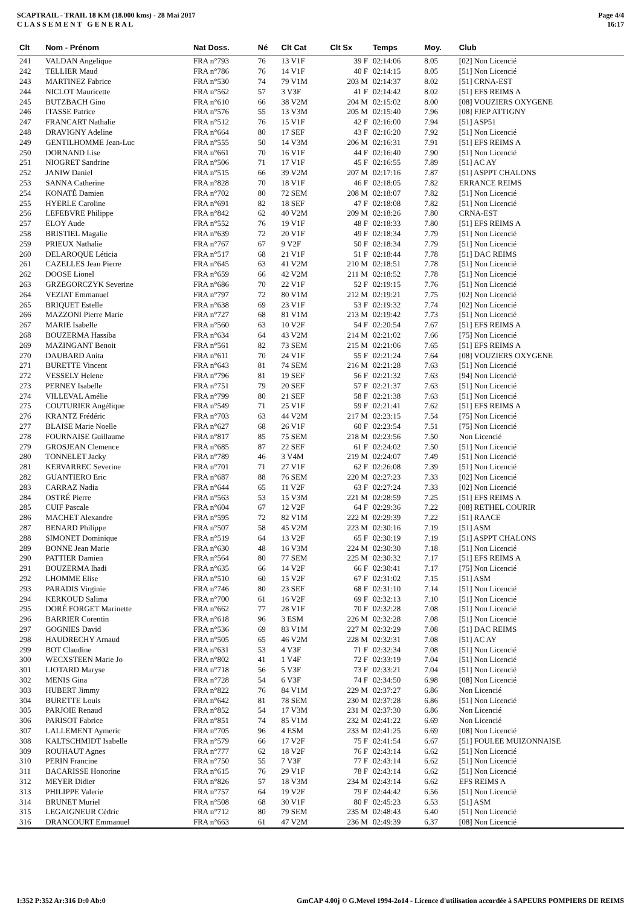SCAPTRAIL - TRAIL 18 KM (18.000 kms) - 28 Mai 2017
C L A S S E M E N T G E N E R A L
Page 4/4
16:17
| Clt | Nom - Prénom | Nat Doss. | Né | Clt Cat | Clt Sx | Temps | Moy. | Club |
| --- | --- | --- | --- | --- | --- | --- | --- | --- |
| 241 | VALDAN Angelique | FRA n°793 | 76 | 13 V1F | 39 F | 02:14:06 | 8.05 | [02] Non Licencié |
| 242 | TELLIER Maud | FRA n°786 | 76 | 14 V1F | 40 F | 02:14:15 | 8.05 | [51] Non Licencié |
| 243 | MARTINEZ Fabrice | FRA n°530 | 74 | 79 V1M | 203 M | 02:14:37 | 8.02 | [51] CRNA-EST |
| 244 | NICLOT Mauricette | FRA n°562 | 57 | 3 V3F | 41 F | 02:14:42 | 8.02 | [51] EFS REIMS A |
| 245 | BUTZBACH Gino | FRA n°610 | 66 | 38 V2M | 204 M | 02:15:02 | 8.00 | [08] VOUZIERS OXYGENE |
| 246 | ITASSE Patrice | FRA n°576 | 55 | 13 V3M | 205 M | 02:15:40 | 7.96 | [08] FJEP ATTIGNY |
| 247 | FRANCART Nathalie | FRA n°512 | 76 | 15 V1F | 42 F | 02:16:00 | 7.94 | [51] ASP51 |
| 248 | DRAVIGNY Adeline | FRA n°664 | 80 | 17 SEF | 43 F | 02:16:20 | 7.92 | [51] Non Licencié |
| 249 | GENTILHOMME Jean-Luc | FRA n°555 | 50 | 14 V3M | 206 M | 02:16:31 | 7.91 | [51] EFS REIMS A |
| 250 | DORNAND Lise | FRA n°661 | 70 | 16 V1F | 44 F | 02:16:40 | 7.90 | [51] Non Licencié |
| 251 | NIOGRET Sandrine | FRA n°506 | 71 | 17 V1F | 45 F | 02:16:55 | 7.89 | [51] AC AY |
| 252 | JANIW Daniel | FRA n°515 | 66 | 39 V2M | 207 M | 02:17:16 | 7.87 | [51] ASPPT CHALONS |
| 253 | SANNA Catherine | FRA n°828 | 70 | 18 V1F | 46 F | 02:18:05 | 7.82 | ERRANCE REIMS |
| 254 | KONATÉ Damien | FRA n°702 | 80 | 72 SEM | 208 M | 02:18:07 | 7.82 | [51] Non Licencié |
| 255 | HYERLE Caroline | FRA n°691 | 82 | 18 SEF | 47 F | 02:18:08 | 7.82 | [51] Non Licencié |
| 256 | LEFEBVRE Philippe | FRA n°842 | 62 | 40 V2M | 209 M | 02:18:26 | 7.80 | CRNA-EST |
| 257 | ELOY Aude | FRA n°552 | 76 | 19 V1F | 48 F | 02:18:33 | 7.80 | [51] EFS REIMS A |
| 258 | BRISTIEL Magalie | FRA n°639 | 72 | 20 V1F | 49 F | 02:18:34 | 7.79 | [51] Non Licencié |
| 259 | PRIEUX Nathalie | FRA n°767 | 67 | 9 V2F | 50 F | 02:18:34 | 7.79 | [51] Non Licencié |
| 260 | DELAROQUE Léticia | FRA n°517 | 68 | 21 V1F | 51 F | 02:18:44 | 7.78 | [51] DAC REIMS |
| 261 | CAZELLES Jean Pierre | FRA n°645 | 63 | 41 V2M | 210 M | 02:18:51 | 7.78 | [51] Non Licencié |
| 262 | DOOSE Lionel | FRA n°659 | 66 | 42 V2M | 211 M | 02:18:52 | 7.78 | [51] Non Licencié |
| 263 | GRZEGORCZYK Severine | FRA n°686 | 70 | 22 V1F | 52 F | 02:19:15 | 7.76 | [51] Non Licencié |
| 264 | VEZIAT Emmanuel | FRA n°797 | 72 | 80 V1M | 212 M | 02:19:21 | 7.75 | [02] Non Licencié |
| 265 | BRIQUET Estelle | FRA n°638 | 69 | 23 V1F | 53 F | 02:19:32 | 7.74 | [02] Non Licencié |
| 266 | MAZZONI Pierre Marie | FRA n°727 | 68 | 81 V1M | 213 M | 02:19:42 | 7.73 | [51] Non Licencié |
| 267 | MARIE Isabelle | FRA n°560 | 63 | 10 V2F | 54 F | 02:20:54 | 7.67 | [51] EFS REIMS A |
| 268 | BOUZERMA Hassiba | FRA n°634 | 64 | 43 V2M | 214 M | 02:21:02 | 7.66 | [75] Non Licencié |
| 269 | MAZINGANT Benoit | FRA n°561 | 82 | 73 SEM | 215 M | 02:21:06 | 7.65 | [51] EFS REIMS A |
| 270 | DAUBARD Anita | FRA n°611 | 70 | 24 V1F | 55 F | 02:21:24 | 7.64 | [08] VOUZIERS OXYGENE |
| 271 | BURETTE Vincent | FRA n°643 | 81 | 74 SEM | 216 M | 02:21:28 | 7.63 | [51] Non Licencié |
| 272 | VESSELY Helene | FRA n°796 | 81 | 19 SEF | 56 F | 02:21:32 | 7.63 | [94] Non Licencié |
| 273 | PERNEY Isabelle | FRA n°751 | 79 | 20 SEF | 57 F | 02:21:37 | 7.63 | [51] Non Licencié |
| 274 | VILLEVAL Amélie | FRA n°799 | 80 | 21 SEF | 58 F | 02:21:38 | 7.63 | [51] Non Licencié |
| 275 | COUTURIER Angélique | FRA n°549 | 71 | 25 V1F | 59 F | 02:21:41 | 7.62 | [51] EFS REIMS A |
| 276 | KRANTZ Frédéric | FRA n°703 | 63 | 44 V2M | 217 M | 02:23:15 | 7.54 | [75] Non Licencié |
| 277 | BLAISE Marie Noelle | FRA n°627 | 68 | 26 V1F | 60 F | 02:23:54 | 7.51 | [75] Non Licencié |
| 278 | FOURNAISE Guillaume | FRA n°817 | 85 | 75 SEM | 218 M | 02:23:56 | 7.50 | Non Licencié |
| 279 | GROSJEAN Clemence | FRA n°685 | 87 | 22 SEF | 61 F | 02:24:02 | 7.50 | [51] Non Licencié |
| 280 | TONNELET Jacky | FRA n°789 | 46 | 3 V4M | 219 M | 02:24:07 | 7.49 | [51] Non Licencié |
| 281 | KERVARREC Severine | FRA n°701 | 71 | 27 V1F | 62 F | 02:26:08 | 7.39 | [51] Non Licencié |
| 282 | GUANTIERO Eric | FRA n°687 | 88 | 76 SEM | 220 M | 02:27:23 | 7.33 | [02] Non Licencié |
| 283 | CARRAZ Nadia | FRA n°644 | 65 | 11 V2F | 63 F | 02:27:24 | 7.33 | [02] Non Licencié |
| 284 | OSTRÉ Pierre | FRA n°563 | 53 | 15 V3M | 221 M | 02:28:59 | 7.25 | [51] EFS REIMS A |
| 285 | CUIF Pascale | FRA n°604 | 67 | 12 V2F | 64 F | 02:29:36 | 7.22 | [08] RETHEL COURIR |
| 286 | MACHET Alexandre | FRA n°595 | 72 | 82 V1M | 222 M | 02:29:39 | 7.22 | [51] RAACE |
| 287 | BENARD Philippe | FRA n°507 | 58 | 45 V2M | 223 M | 02:30:16 | 7.19 | [51] ASM |
| 288 | SIMONET Dominique | FRA n°519 | 64 | 13 V2F | 65 F | 02:30:19 | 7.19 | [51] ASPPT CHALONS |
| 289 | BONNE Jean Marie | FRA n°630 | 48 | 16 V3M | 224 M | 02:30:30 | 7.18 | [51] Non Licencié |
| 290 | PATTIER Damien | FRA n°564 | 80 | 77 SEM | 225 M | 02:30:32 | 7.17 | [51] EFS REIMS A |
| 291 | BOUZERMA lhadi | FRA n°635 | 66 | 14 V2F | 66 F | 02:30:41 | 7.17 | [75] Non Licencié |
| 292 | LHOMME Elise | FRA n°510 | 60 | 15 V2F | 67 F | 02:31:02 | 7.15 | [51] ASM |
| 293 | PARADIS Virginie | FRA n°746 | 80 | 23 SEF | 68 F | 02:31:10 | 7.14 | [51] Non Licencié |
| 294 | KERKOUD Salima | FRA n°700 | 61 | 16 V2F | 69 F | 02:32:13 | 7.10 | [51] Non Licencié |
| 295 | DORÉ FORGET Marinette | FRA n°662 | 77 | 28 V1F | 70 F | 02:32:28 | 7.08 | [51] Non Licencié |
| 296 | BARRIER Corentin | FRA n°618 | 96 | 3 ESM | 226 M | 02:32:28 | 7.08 | [51] Non Licencié |
| 297 | GOGNIES David | FRA n°536 | 69 | 83 V1M | 227 M | 02:32:29 | 7.08 | [51] DAC REIMS |
| 298 | HAUDRECHY Arnaud | FRA n°505 | 65 | 46 V2M | 228 M | 02:32:31 | 7.08 | [51] AC AY |
| 299 | BOT Claudine | FRA n°631 | 53 | 4 V3F | 71 F | 02:32:34 | 7.08 | [51] Non Licencié |
| 300 | WECXSTEEN Marie Jo | FRA n°802 | 41 | 1 V4F | 72 F | 02:33:19 | 7.04 | [51] Non Licencié |
| 301 | LIOTARD Maryse | FRA n°718 | 56 | 5 V3F | 73 F | 02:33:21 | 7.04 | [51] Non Licencié |
| 302 | MENIS Gina | FRA n°728 | 54 | 6 V3F | 74 F | 02:34:50 | 6.98 | [08] Non Licencié |
| 303 | HUBERT Jimmy | FRA n°822 | 76 | 84 V1M | 229 M | 02:37:27 | 6.86 | Non Licencié |
| 304 | BURETTE Louis | FRA n°642 | 81 | 78 SEM | 230 M | 02:37:28 | 6.86 | [51] Non Licencié |
| 305 | PARJOIE Renaud | FRA n°852 | 54 | 17 V3M | 231 M | 02:37:30 | 6.86 | Non Licencié |
| 306 | PARISOT Fabrice | FRA n°851 | 74 | 85 V1M | 232 M | 02:41:22 | 6.69 | Non Licencié |
| 307 | LALLEMENT Aymeric | FRA n°705 | 96 | 4 ESM | 233 M | 02:41:25 | 6.69 | [08] Non Licencié |
| 308 | KALTSCHMIDT Isabelle | FRA n°579 | 66 | 17 V2F | 75 F | 02:41:54 | 6.67 | [51] FOULEE MUIZONNAISE |
| 309 | ROUHAUT Agnes | FRA n°777 | 62 | 18 V2F | 76 F | 02:43:14 | 6.62 | [51] Non Licencié |
| 310 | PERIN Francine | FRA n°750 | 55 | 7 V3F | 77 F | 02:43:14 | 6.62 | [51] Non Licencié |
| 311 | BACARISSE Honorine | FRA n°615 | 76 | 29 V1F | 78 F | 02:43:14 | 6.62 | [51] Non Licencié |
| 312 | MEYER Didier | FRA n°826 | 57 | 18 V3M | 234 M | 02:43:14 | 6.62 | EFS REIMS A |
| 313 | PHILIPPE Valerie | FRA n°757 | 64 | 19 V2F | 79 F | 02:44:42 | 6.56 | [51] Non Licencié |
| 314 | BRUNET Muriel | FRA n°508 | 68 | 30 V1F | 80 F | 02:45:23 | 6.53 | [51] ASM |
| 315 | LEGAIGNEUR Cédric | FRA n°712 | 80 | 79 SEM | 235 M | 02:48:43 | 6.40 | [51] Non Licencié |
| 316 | DRANCOURT Emmanuel | FRA n°663 | 61 | 47 V2M | 236 M | 02:49:39 | 6.37 | [08] Non Licencié |
I:352 P:352 Ar:316 D:0 Ab:0 GmCAP 4.00j © G.Mevel 1994-2o14 - Licence d'utilisation accordée à SAPEURS POMPIERS DE REIMS